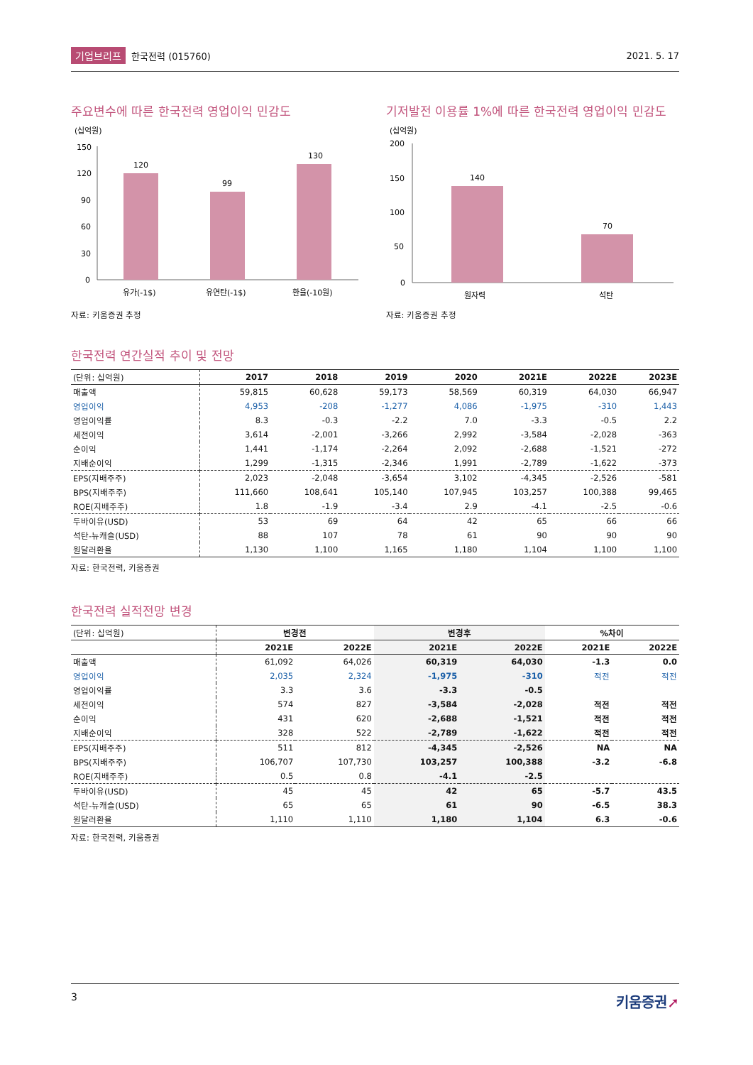기업브리프 한국전력 (015760) 2021. 5. 17
주요변수에 따른 한국전력 영업이익 민감도
(십억원)
150
120
90
60
30
0
120
99
130
유가(-1$)
유연탄(-1$)
환율(-10원)
자료: 키움증권 추정
기저발전 이용률 1%에 따른 한국전력 영업이익 민감도
(십억원)
200
150
100
50
0
140
70
원자력
석탄
자료: 키움증권 추정
한국전력 연간실적 추이 및 전망
| (단위: 십억원) | 2017 | 2018 | 2019 | 2020 | 2021E | 2022E | 2023E |
| --- | --- | --- | --- | --- | --- | --- | --- |
| 매출액 | 59,815 | 60,628 | 59,173 | 58,569 | 60,319 | 64,030 | 66,947 |
| 영업이익 | 4,953 | -208 | -1,277 | 4,086 | -1,975 | -310 | 1,443 |
| 영업이익률 | 8.3 | -0.3 | -2.2 | 7.0 | -3.3 | -0.5 | 2.2 |
| 세전이익 | 3,614 | -2,001 | -3,266 | 2,992 | -3,584 | -2,028 | -363 |
| 순이익 | 1,441 | -1,174 | -2,264 | 2,092 | -2,688 | -1,521 | -272 |
| 지배순이익 | 1,299 | -1,315 | -2,346 | 1,991 | -2,789 | -1,622 | -373 |
| EPS(지배주주) | 2,023 | -2,048 | -3,654 | 3,102 | -4,345 | -2,526 | -581 |
| BPS(지배주주) | 111,660 | 108,641 | 105,140 | 107,945 | 103,257 | 100,388 | 99,465 |
| ROE(지배주주) | 1.8 | -1.9 | -3.4 | 2.9 | -4.1 | -2.5 | -0.6 |
| 두바이유(USD) | 53 | 69 | 64 | 42 | 65 | 66 | 66 |
| 석탄-뉴캐슬(USD) | 88 | 107 | 78 | 61 | 90 | 90 | 90 |
| 원달러환율 | 1,130 | 1,100 | 1,165 | 1,180 | 1,104 | 1,100 | 1,100 |
자료: 한국전력, 키움증권
한국전력 실적전망 변경
| (단위: 십억원) | 변경전 | | 변경후 | | %차이 | |
| --- | --- | --- | --- | --- | --- | --- |
| | 2021E | 2022E | 2021E | 2022E | 2021E | 2022E |
| 매출액 | 61,092 | 64,026 | 60,319 | 64,030 | -1.3 | 0.0 |
| 영업이익 | 2,035 | 2,324 | -1,975 | -310 | 적전 | 적전 |
| 영업이익률 | 3.3 | 3.6 | -3.3 | -0.5 | | |
| 세전이익 | 574 | 827 | -3,584 | -2,028 | 적전 | 적전 |
| 순이익 | 431 | 620 | -2,688 | -1,521 | 적전 | 적전 |
| 지배순이익 | 328 | 522 | -2,789 | -1,622 | 적전 | 적전 |
| EPS(지배주주) | 511 | 812 | -4,345 | -2,526 | NA | NA |
| BPS(지배주주) | 106,707 | 107,730 | 103,257 | 100,388 | -3.2 | -6.8 |
| ROE(지배주주) | 0.5 | 0.8 | -4.1 | -2.5 | | |
| 두바이유(USD) | 45 | 45 | 42 | 65 | -5.7 | 43.5 |
| 석탄-뉴캐슬(USD) | 65 | 65 | 61 | 90 | -6.5 | 38.3 |
| 원달러환율 | 1,110 | 1,110 | 1,180 | 1,104 | 6.3 | -0.6 |
자료: 한국전력, 키움증권
3 키움증권➚